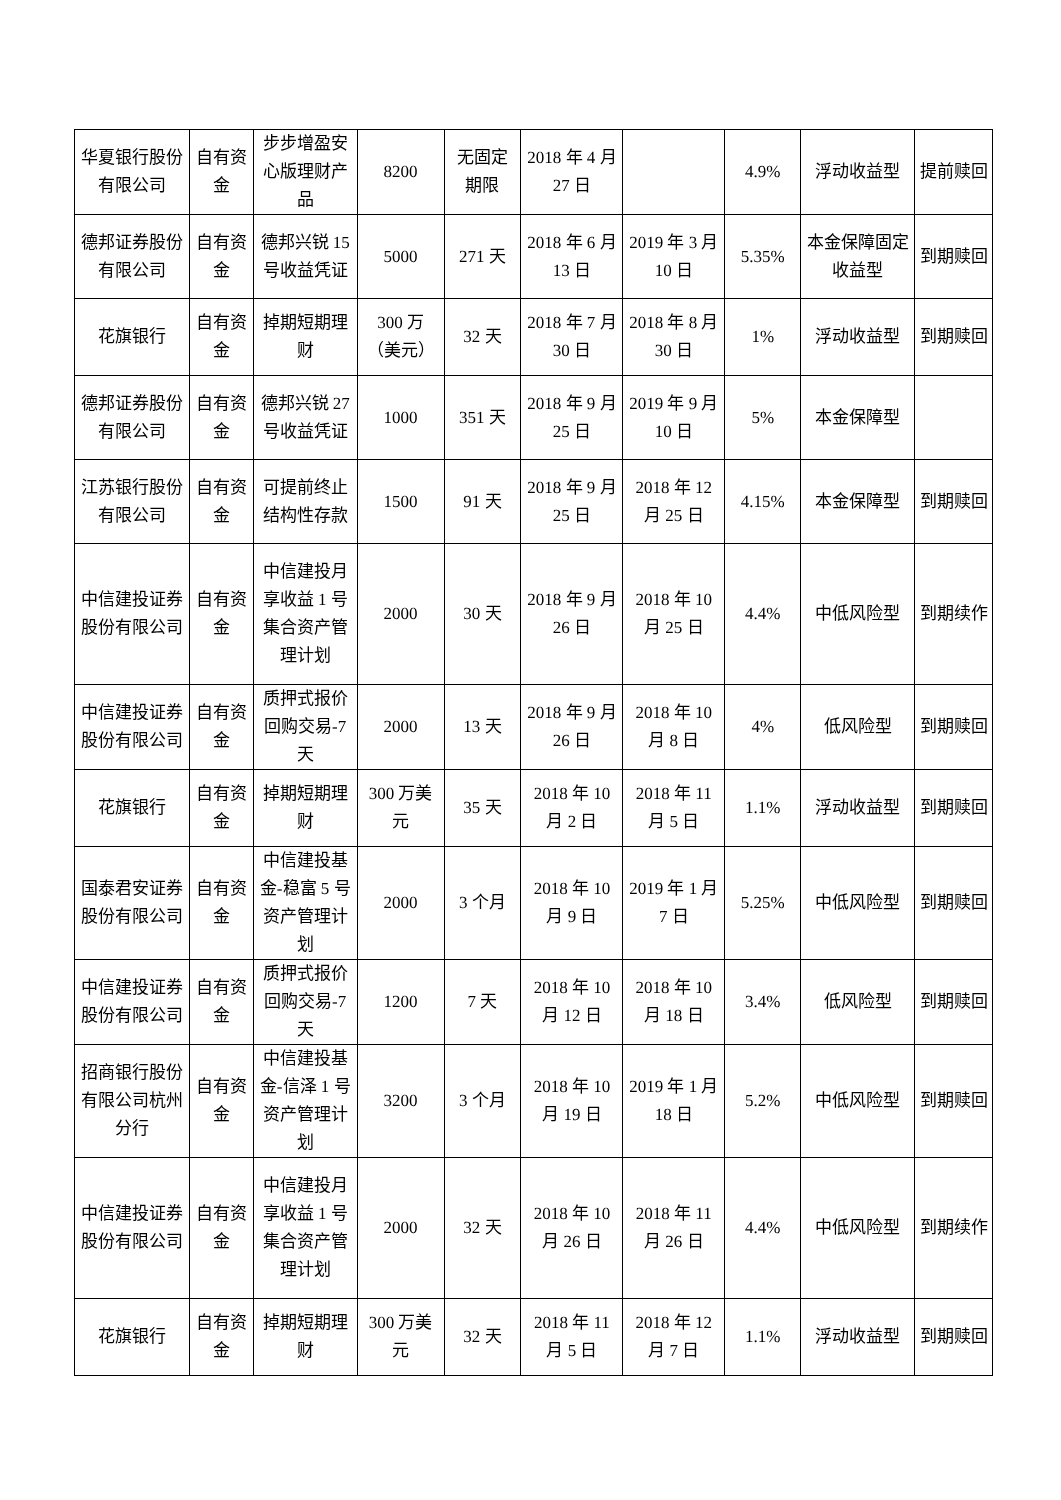| 华夏银行股份有限公司 | 自有资金 | 步步增盈安心版理财产品 | 8200 | 无固定期限 | 2018 年 4 月 27 日 | | 4.9% | 浮动收益型 | 提前赎回 |
| 德邦证券股份有限公司 | 自有资金 | 德邦兴锐 15 号收益凭证 | 5000 | 271 天 | 2018 年 6 月 13 日 | 2019 年 3 月 10 日 | 5.35% | 本金保障固定收益型 | 到期赎回 |
| 花旗银行 | 自有资金 | 掉期短期理财 | 300 万（美元） | 32 天 | 2018 年 7 月 30 日 | 2018 年 8 月 30 日 | 1% | 浮动收益型 | 到期赎回 |
| 德邦证券股份有限公司 | 自有资金 | 德邦兴锐 27 号收益凭证 | 1000 | 351 天 | 2018 年 9 月 25 日 | 2019 年 9 月 10 日 | 5% | 本金保障型 | |
| 江苏银行股份有限公司 | 自有资金 | 可提前终止结构性存款 | 1500 | 91 天 | 2018 年 9 月 25 日 | 2018 年 12 月 25 日 | 4.15% | 本金保障型 | 到期赎回 |
| 中信建投证券股份有限公司 | 自有资金 | 中信建投月享收益 1 号集合资产管理计划 | 2000 | 30 天 | 2018 年 9 月 26 日 | 2018 年 10 月 25 日 | 4.4% | 中低风险型 | 到期续作 |
| 中信建投证券股份有限公司 | 自有资金 | 质押式报价回购交易-7 天 | 2000 | 13 天 | 2018 年 9 月 26 日 | 2018 年 10 月 8 日 | 4% | 低风险型 | 到期赎回 |
| 花旗银行 | 自有资金 | 掉期短期理财 | 300 万美元 | 35 天 | 2018 年 10 月 2 日 | 2018 年 11 月 5 日 | 1.1% | 浮动收益型 | 到期赎回 |
| 国泰君安证券股份有限公司 | 自有资金 | 中信建投基金-稳富 5 号资产管理计划 | 2000 | 3 个月 | 2018 年 10 月 9 日 | 2019 年 1 月 7 日 | 5.25% | 中低风险型 | 到期赎回 |
| 中信建投证券股份有限公司 | 自有资金 | 质押式报价回购交易-7 天 | 1200 | 7 天 | 2018 年 10 月 12 日 | 2018 年 10 月 18 日 | 3.4% | 低风险型 | 到期赎回 |
| 招商银行股份有限公司杭州分行 | 自有资金 | 中信建投基金-信泽 1 号资产管理计划 | 3200 | 3 个月 | 2018 年 10 月 19 日 | 2019 年 1 月 18 日 | 5.2% | 中低风险型 | 到期赎回 |
| 中信建投证券股份有限公司 | 自有资金 | 中信建投月享收益 1 号集合资产管理计划 | 2000 | 32 天 | 2018 年 10 月 26 日 | 2018 年 11 月 26 日 | 4.4% | 中低风险型 | 到期续作 |
| 花旗银行 | 自有资金 | 掉期短期理财 | 300 万美元 | 32 天 | 2018 年 11 月 5 日 | 2018 年 12 月 7 日 | 1.1% | 浮动收益型 | 到期赎回 |